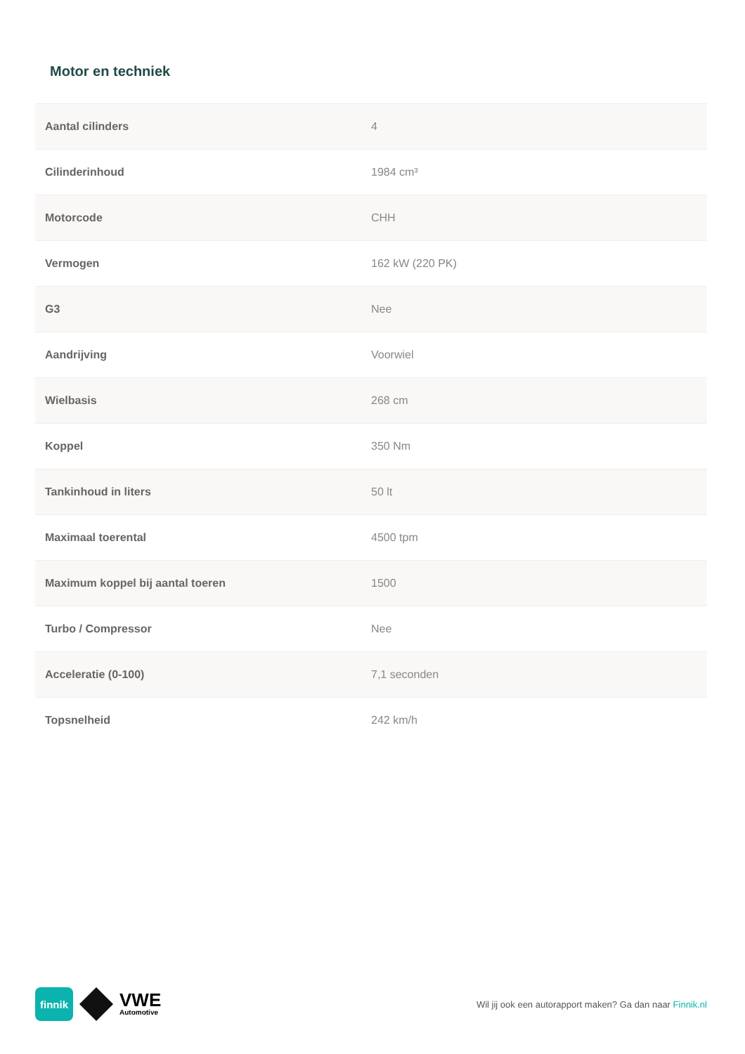Motor en techniek
| Aantal cilinders | 4 |
| Cilinderinhoud | 1984 cm³ |
| Motorcode | CHH |
| Vermogen | 162 kW (220 PK) |
| G3 | Nee |
| Aandrijving | Voorwiel |
| Wielbasis | 268 cm |
| Koppel | 350 Nm |
| Tankinhoud in liters | 50 lt |
| Maximaal toerental | 4500 tpm |
| Maximum koppel bij aantal toeren | 1500 |
| Turbo / Compressor | Nee |
| Acceleratie (0-100) | 7,1 seconden |
| Topsnelheid | 242 km/h |
finnik
VWE
Automotive
Wil jij ook een autorapport maken? Ga dan naar Finnik.nl